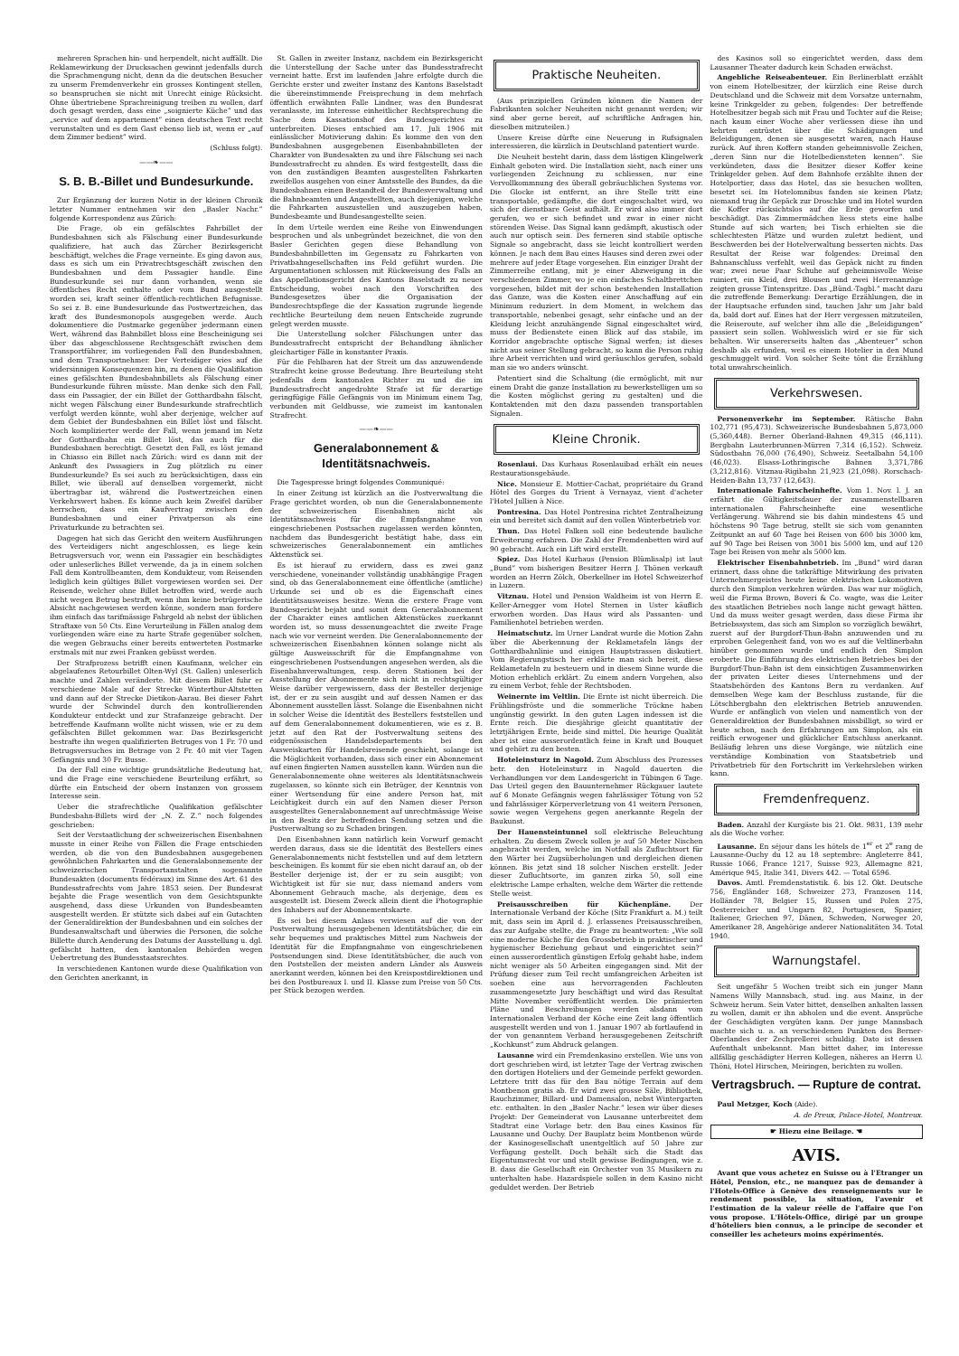mehreren Sprachen hin- und herpendelt, nicht auffällt. Die Reklamewirkung der Drucksachen gewinnt jedenfalls durch die Sprachmengung nicht, denn da die deutschen Besucher zu unserm Fremdenverkehr ein grosses Kontingent stellen, so beanspruchen sie nicht mit Unrecht einige Rücksicht. Ohne übertriebene Sprachreinigung treiben zu wollen, darf doch gesagt werden, dass eine „soignierte Küche“ und das „service auf dem appartement“ einen deutschen Text recht verunstalten und es dem Gast ebenso lieb ist, wenn er „auf dem Zimmer bedient“ wird.
(Schluss folgt).
——❧——
S. B. B.-Billet und Bundesurkunde.
Zur Ergänzung der kurzen Notiz in der kleinen Chronik letzter Nummer entnehmen wir den „Basler Nachr.“ folgende Korrespondenz aus Zürich:
Die Frage, ob ein gefälschtes Fahrbillet der Bundesbahnen sich als Fälschung einer Bundesurkunde qualifiziere, hat auch das Zürcher Bezirksgericht beschäftigt, welches die Frage verneinte. Es ging davon aus, dass es sich um ein Privatrechtsgeschäft zwischen den Bundesbahnen und dem Passagier handle. Eine Bundesurkunde sei nur dann vorhanden, wenn sie öffentliches Recht enthalte oder vom Bund ausgestellt worden sei, kraft seiner öffentlich-rechtlichen Befugnisse. So sei z. B. eine Bundesurkunde das Postwertzeichen, das kraft des Bundesmonopols ausgegeben werde. Auch dokumentiere die Postmarke gegenüber jedermann einen Wert, während das Bahnbillet bloss eine Bescheinigung sei über das abgeschlossene Rechtsgeschäft zwischen dem Transportführer, im vorliegenden Fall den Bundesbahnen, und dem Transportnehmer. Der Verteidiger wies auf die widersinnigen Konsequenzen hin, zu denen die Qualifikation eines gefälschten Bundesbahnbillets als Fälschung einer Bundesurkunde führen müsste. Man denke sich den Fall, dass ein Passagier, der ein Billet der Gotthardbahn fälscht, nicht wegen Fälschung einer Bundesurkunde strafrechtlich verfolgt werden könnte, wohl aber derjenige, welcher auf dem Gebiet der Bundesbahnen ein Billet löst und fälscht. Noch komplizierter werde der Fall, wenn jemand im Netz der Gotthardbahn ein Billet löst, das auch für die Bundesbahnen berechtigt. Gesetzt den Fall, es löst jemand in Chiasso ein Billet nach Zürich: wird es dann mit der Ankunft des Passagiers in Zug plötzlich zu einer Bundesurkunde? Es sei auch zu berücksichtigen, dass ein Billet, wie überall auf denselben vorgemerkt, nicht übertragbar ist, während die Postwertzeichen einen Verkehrswert haben. Es könne auch kein Zweifel darüber herrschen, dass ein Kaufvertrag zwischen den Bundesbahnen und einer Privatperson als eine Privaturkunde zu betrachten sei.
Dagegen hat sich das Gericht den weitern Ausführungen des Verteidigers nicht angeschlossen, es liege kein Betrugsversuch vor, wenn ein Passagier ein beschädigtes oder unleserliches Billet verwende, da ja in einem solchen Fall dem Kontrollbeamten, dem Kondukteur, vom Reisenden lediglich kein gültiges Billet vorgewiesen worden sei. Der Reisende, welcher ohne Billet betroffen wird, werde auch nicht wegen Betrug bestraft, wenn ihm keine betrügerische Absicht nachgewiesen werden könne, sondern man fordere ihm einfach das tarifmässige Fahrgeld ab nebst der üblichen Straftaxe von 50 Cts. Eine Verurteilung in Fällen analog dem vorliegenden wäre eine zu harte Strafe gegenüber solchen, die wegen Gebrauchs einer bereits entwerteten Postmarke erstmals mit nur zwei Franken gebüsst werden.
Der Strafprozess betrifft einen Kaufmann, welcher ein abgelaufenes Retourbillet Olten-Wyl (St. Gallen) unleserlich machte und Zahlen veränderte. Mit diesem Billet fuhr er verschiedene Male auf der Strecke Winterthur-Altstetten und dann auf der Strecke Dietikon-Aarau. Bei dieser Fahrt wurde der Schwindel durch den kontrollierenden Kondukteur entdeckt und zur Strafanzeige gebracht. Der betreffende Kaufmann wollte nicht wissen, wie er zu dem gefälschten Billet gekommen war. Das Bezirksgericht bestrafte ihn wegen qualifizierten Betruges von 1 Fr. 70 und Betrugsversuches im Betrage von 2 Fr. 40 mit vier Tagen Gefängnis und 30 Fr. Busse.
Da der Fall eine wichtige grundsätzliche Bedeutung hat, und die Frage eine verschiedene Beurteilung erfährt, so dürfte ein Entscheid der obern Instanzen von grossem Interesse sein.
Ueber die strafrechtliche Qualifikation gefälschter Bundesbahn-Billets wird der „N. Z. Z.“ noch folgendes geschrieben:
Seit der Verstaatlichung der schweizerischen Eisenbahnen musste in einer Reihe von Fällen die Frage entschieden werden, ob die von den Bundesbahnen ausgegebenen gewöhnlichen Fahrkarten und die Generalabonnemente der schweizerischen Transportanstalten sogenannte Bundesakten (documents fédéraux) im Sinne des Art. 61 des Bundesstrafrechts vom Jahre 1853 seien. Der Bundesrat bejahte die Frage wesentlich von dem Gesichtspunkte ausgehend, dass diese Urkunden von Bundesbeamten ausgestellt werden. Er stützte sich dabei auf ein Gutachten der Generaldirektion der Bundesbahnen und ein solches der Bundesanwaltschaft und überwies die Personen, die solche Billette durch Aenderung des Datums der Ausstellung u. dgl. gefälscht hatten, den kantonalen Behörden wegen Uebertretung des Bundesstaatsrechtes.
In verschiedenen Kantonen wurde diese Qualifikation von den Gerichten anerkannt, in
St. Gallen in zweiter Instanz, nachdem ein Bezirksgericht die Unterstellung der Sache unter das Bundesstrafrecht verneint hatte. Erst im laufenden Jahre erfolgte durch die Gerichte erster und zweiter Instanz des Kantons Baselstadt die übereinstimmende Freisprechung in dem mehrfach öffentlich erwähnten Falle Lindner, was den Bundesrat veranlasste, im Interesse einheitlicher Rechtsprechung die Sache dem Kassationshof des Bundesgerichtes zu unterbreiten. Dieses entschied am 17. Juli 1906 mit einlässlicher Motivierung dahin: Es komme den von den Bundesbahnen ausgegebenen Eisenbahnbilleten der Charakter von Bundesakten zu und ihre Fälschung sei nach Bundesstrafrecht zu ahnden. Es wird festgestellt, dass die von den zuständigen Beamten ausgestellten Fahrkarten zweifellos ausgehen von einer Amtsstelle des Bundes, da die Bundesbahnen einen Bestandteil der Bundesverwaltung und die Bahnbeamten und Angestellten, auch diejenigen, welche die Fahrkarten auszustellen und auszugeben haben, Bundesbeamte und Bundesangestellte seien.
In dem Urteile werden eine Reihe von Einwendungen besprochen und als unbegründet bezeichnet, die von den Basler Gerichten gegen diese Behandlung von Bundesbahnbilletten im Gegensatz zu Fahrkarten von Privatbahngesellschaften ins Feld geführt wurden. Die Argumentationen schlossen mit Rückweisung des Falls an das Appellationsgericht des Kantons Baselstadt zu neuer Entscheidung, wobei nach den Vorschriften des Bundesgesetzes über die Organisation der Bundesrechtspflege die der Kassation zugrunde liegende rechtliche Beurteilung dem neuen Entscheide zugrunde gelegt werden musste.
Die Unterstellung solcher Fälschungen unter das Bundesstrafrecht entspricht der Behandlung ähnlicher gleichartiger Fälle in konstanter Praxis.
Für die Fehlbaren hat der Streit um das anzuwendende Strafrecht keine grosse Bedeutung. Ihre Beurteilung steht jedenfalls dem kantonalen Richter zu und die im Bundesstrafrecht angedrohte Strafe ist für derartige geringfügige Fälle Gefängnis von im Minimum einem Tag, verbunden mit Geldbusse, wie zumeist im kantonalen Strafrecht.
——❧——
Generalabonnement & Identitätsnachweis.
Die Tagespresse bringt folgendes Communiqué:
In einer Zeitung ist kürzlich an die Postverwaltung die Frage gerichtet worden, ob nun die Generalabonnemente der schweizerischen Eisenbahnen nicht als Identitätsnachweis für die Empfangnahme von eingeschriebenen Postsachen zugelassen werden könnten, nachdem das Bundesgericht bestätigt habe, dass ein schweizerisches Generalabonnement ein amtliches Aktenstück sei.
Es ist hierauf zu erwidern, dass es zwei ganz verschiedene, voneinander vollständig unabhängige Fragen sind, ob das Generalabonnement eine öffentliche (amtliche) Urkunde sei und ob es die Eigenschaft eines Identitätsausweises besitze. Wenn die erstere Frage vom Bundesgericht bejaht und somit dem Generalabonnement der Charakter eines amtlichen Aktenstückes zuerkannt worden ist, so muss dessenungeachtet die zweite Frage nach wie vor verneint werden. Die Generalabonnemente der schweizerischen Eisenbahnen können solange nicht als gültige Ausweisschrift für die Empfangnahme von eingeschriebenen Postsendungen angesehen werden, als die Eisenbahnverwaltungen, resp. deren Stationen bei der Ausstellung der Abonnemente sich nicht in rechtsgültiger Weise darüber vergewissern, dass der Besteller derjenige ist, der er zu sein ausgibt und auf dessen Namen er das Abonnement ausstellen lässt. Solange die Eisenbahnen nicht in solcher Weise die Identität des Bestellers feststellen und auf dem Generalabonnement dokumentieren, wie es z. B. jetzt auf den Rat der Postverwaltung seitens des eidgenössischen Handelsdepartements bei den Ausweiskarten für Handelsreisende geschieht, solange ist die Möglichkeit vorhanden, dass sich einer ein Abonnement auf einen fingierten Namen ausstellen kann. Würden nun die Generalabonnemente ohne weiteres als Identitätsnachweis zugelassen, so könnte sich ein Betrüger, der Kenntnis von einer Wertsendung für eine andere Person hat, mit Leichtigkeit durch ein auf den Namen dieser Person ausgestelltes Generalabonnement auf unrechtmässige Weise in den Besitz der betreffenden Sendung setzen und die Postverwaltung so zu Schaden bringen.
Den Eisenbahnen kann natürlich kein Vorwurf gemacht werden daraus, dass sie die Identität des Bestellers eines Generalabonnements nicht feststellen und auf dem letztern bescheinigen. Es kommt für sie eben nicht darauf an, ob der Besteller derjenige ist, der er zu sein ausgibt; von Wichtigkeit ist für sie nur, dass niemand anders vom Abonnement Gebrauch mache, als derjenige, dem es ausgestellt ist. Diesem Zweck allein dient die Photographie des Inhabers auf der Abonnementskarte.
Es sei bei diesem Anlass verwiesen auf die von der Postverwaltung herausgegebenen Identitätsbücher, die ein sehr bequemes und praktisches Mittel zum Nachweis der Identität für die Empfangnahme von eingeschriebenen Postsendungen sind. Diese Identitätsbücher, die auch von den Poststellen der meisten andern Länder als Ausweis anerkannt werden, können bei den Kreispostdirektionen und bei den Postbureaux I. und II. Klasse zum Preise von 50 Cts. per Stück bezogen werden.
Praktische Neuheiten.
(Aus prinzipiellen Gründen können die Namen der Fabrikanten solcher Neuheiten nicht genannt werden; wir sind aber gerne bereit, auf schriftliche Anfragen hin, dieselben mitzuteilen.)
Unsere Kreise dürfte eine Neuerung in Rufsignalen interessieren, die kürzlich in Deutschland patentiert wurde.
Die Neuheit besteht darin, dass dem lästigen Klingelwerk Einhalt geboten wird. Die Installation sieht, nach einer uns vorliegenden Zeichnung zu schliessen, nur eine Vervollkommnung des überall gebräuchlichen Systems vor. Die Glocke ist entfernt, an ihre Stelle tritt eine transportable, gedämpfte, die dort eingeschaltet wird, wo sich der dienstbare Geist aufhält. Er wird also immer dort gerufen, wo er sich befindet und zwar in einer nicht störenden Weise. Das Signal kann gedämpft, akustisch oder auch nur optisch sein. Des ferneren sind stabile optische Signale so angebracht, dass sie leicht kontrolliert werden können. Je nach dem Bau eines Hauses sind deren zwei oder mehrere auf jeder Etage vorgesehen. Ein einziger Draht der Zimmerreihe entlang, mit je einer Abzweigung in die verschiedenen Zimmer, wo je ein einfaches Schaltbrettchen vorgesehen, bildet mit der schon bestehenden Installation das Ganze, was die Kosten einer Anschaffung auf ein Minimum reduziert. In dem Moment, in welchem das transportable, nebenbei gesagt, sehr einfache und an der Kleidung leicht anzuhängende Signal eingeschaltet wird, muss der Bedienstete einen Blick auf das stabile, im Korridor angebrachte optische Signal werfen; ist dieses nicht aus seiner Stellung gebracht, so kann die Person ruhig ihre Arbeit verrichten und wird geräuschlos gerufen, sobald man sie wo anders wünscht.
Patentiert sind die Schaltung (die ermöglicht, mit nur einem Draht die ganze Installation zu bewerkstelligen um so die Kosten möglichst gering zu gestalten) und die Kontaktenden mit den dazu passenden transportablen Signalen.
Kleine Chronik.
Rosenlaui. Das Kurhaus Rosenlauibad erhält ein neues Restaurationsgebäude.
Nice. Monsieur E. Mottier-Cachat, propriétaire du Grand Hôtel des Gorges du Trient à Vernayaz, vient d'acheter l'Hotel Jullien à Nice.
Pontresina. Das Hotel Pontresina richtet Zentralheizung ein und bereitet sich damit auf den vollen Winterbetrieb vor.
Thun. Das Hotel Falken soll eine bedeutende bauliche Erweiterung erfahren. Die Zahl der Fremdenbetten wird auf 90 gebracht. Auch ein Lift wird erstellt.
Spiez. Das Hotel Kurhaus (Pension Blümlisalp) ist laut „Bund“ vom bisherigen Besitzer Herrn J. Thönen verkauft worden an Herrn Zölch, Oberkellner im Hotel Schweizerhof in Luzern.
Vitznau. Hotel und Pension Waldheim ist von Herrn E. Keller-Arnegger vom Hotel Sternen in Uster käuflich erworben worden. Das Haus wird als Passanten- und Familienhotel betrieben werden.
Heimatschutz. Im Urner Landrat wurde die Motion Zahn über die Aberkennung der Reklametafeln längs der Gotthardbahnlinie und einigen Hauptstrassen diskutiert. Vom Regierungstisch her erklärte man sich bereit, diese Reklametafeln zu besteuern und in diesem Sinne wurde die Motion erheblich erklärt. Zu einem andern Vorgehen, also zu einem Verbot, fehle der Rechtsboden.
Weinernte im Veltlin. Die Ernte ist nicht überreich. Die Frühlingsfröste und die sommerliche Tröckne haben ungünstig gewirkt. In den guten Lagen indessen ist die Ernte reich. Die diesjährige gleicht quantitativ der letztjährigen Ernte, beide sind mittel. Die heurige Qualität aber ist eine ausserordentlich feine in Kraft und Bouquet und gehört zu den besten.
Hoteleinsturz in Nagold. Zum Abschluss des Prozesses betr. den Hoteleinsturz in Nagold dauerten die Verhandlungen vor dem Landesgericht in Tübingen 6 Tage. Das Urteil gegen den Bauunternehmer Rückgauer lautete auf 6 Monate Gefängnis wegen fahrlässiger Tötung von 52 und fahrlässiger Körperverletzung von 41 weitern Personen, sowie wegen Vergehens gegen anerkannte Regeln der Baukunst.
Der Hauensteintunnel soll elektrische Beleuchtung erhalten. Zu diesem Zweck sollen je auf 50 Meter Nischen angebracht werden, welche im Notfall als Zufluchtsort für den Wärter bei Zugsüberholungen und dergleichen dienen können. Bis jetzt sind 18 solcher Nischen erstellt. Jeder dieser Zufluchtsorte, im ganzen zirka 50, soll eine elektrische Lampe erhalten, welche dem Wärter die rettende Stelle weist.
Preisausschreiben für Küchenpläne. Der Internationale Verband der Köche (Sitz Frankfurt a. M.) teilt mit, dass sein im April d. J. erlassenes Preisausschreiben, das zur Aufgabe stellte, die Frage zu beantworten: „Wie soll eine moderne Küche für den Grossbetrieb in praktischer und hygienischer Beziehung gebaut und eingerichtet sein?“ einen ausserordentlich günstigen Erfolg gehabt habe, indem nicht weniger als 50 Arbeiten eingegangen sind. Mit der Prüfung dieser zum Teil recht umfangreichen Arbeiten ist soeben eine aus hervorragenden Fachleuten zusammengesetzte Jury beschäftigt und wird das Resultat Mitte November veröffentlicht werden. Die prämierten Pläne und Beschreibungen werden alsdann vom Internationalen Verband der Köche eine Zeit lang öffentlich ausgestellt werden und von 1. Januar 1907 ab fortlaufend in der von genanntem Verband herausgegebenen Zeitschrift „Kochkunst“ zum Abdruck gelangen.
Lausanne wird ein Fremdenkasino erstellen. Wie uns von dort geschrieben wird, ist letzter Tage der Vertrag zwischen den dortigen Hoteliers und der Gemeinde perfekt geworden. Letztere tritt das für den Bau nötige Terrain auf dem Montbenon gratis ab. Er wird zwei grosse Säle, Bibliothek, Rauchzimmer, Billard- und Damensalon, nebst Wintergarten etc. enthalten. In den „Basler Nachr.“ lesen wir über dieses Projekt: Der Gemeinderat von Lausanne unterbreitet dem Stadtrat eine Vorlage betr. den Bau eines Kasinos für Lausanne und Ouchy. Der Bauplatz beim Montbenon würde der Kasinogesellschaft unentgeltlich auf 50 Jahre zur Verfügung gestellt. Doch behält sich die Stadt das Eigentumsrecht vor und stellt gewisse Bedingungen, wie z. B. dass die Gesellschaft ein Orchester von 35 Musikern zu unterhalten habe. Hazardspiele sollen in dem Kasino nicht geduldet werden. Der Betrieb
des Kasinos soll so eingerichtet werden, dass dem Lausanner Theater dadurch kein Schaden erwächst.
Angebliche Reiseabenteuer. Ein Berlinerblatt erzählt von einem Hotelbesitzer, der kürzlich eine Reise durch Deutschland und die Schweiz mit dem Vorsatze unternahm, keine Trinkgelder zu geben, folgendes: Der betreffende Hotelbesitzer begab sich mit Frau und Tochter auf die Reise; nach kaum einer Woche aber verliessen diese ihn und kehrten entrüstet über die Schädigungen und Beleidigungen, denen sie ausgesetzt waren, nach Hause zurück. Auf ihren Koffern standen geheimnisvolle Zeichen, „deren Sinn nur die Hotelbediensteten kennen“. Sie verkündeten, dass die Besitzer dieser Koffer keine Trinkgelder geben. Auf dem Bahnhofe erzählte ihnen der Hotelportier, dass das Hotel, das sie besuchen wollten, besetzt sei. Im Hotelomnibus fanden sie keinen Platz; niemand trug ihr Gepäck zur Droschke und im Hotel wurden die Koffer rücksichtslos auf die Erde geworfen und beschädigt. Das Zimmermädchen liess stets eine halbe Stunde auf sich warten; bei Tisch erhielten sie die schlechtesten Plätze und wurden zuletzt bedient, und Beschwerden bei der Hotelverwaltung besserten nichts. Das Resultat der Reise war folgendes: Dreimal den Bahnanschluss verfehlt, weil das Gepäck nicht zu finden war; zwei neue Paar Schuhe auf geheimnisvolle Weise ruiniert, ein Kleid, drei Blousen und zwei Herrenanzüge zeigten grosse Tintenspritze. Das „Bünd.-Tagbl.“ macht dazu die zutreffende Bemerkung: Derartige Erzählungen, die in der Hauptsache erfunden sind, tauchen Jahr um Jahr bald da, bald dort auf. Eines hat der Herr vergessen mitzuteilen, die Reiseroute, auf welcher ihm alle die „Beleidigungen“ passiert sein sollen. Wohlweislich wird er sie für sich behalten. Wir unsererseits halten das „Abenteuer“ schon deshalb als erfunden, weil es einem Hotelier in den Mund geschmuggelt wird. Von solcher Seite tönt die Erzählung total unwahrscheinlich.
Verkehrswesen.
Personenverkehr im September. Rätische Bahn 102,771 (95,473). Schweizerische Bundesbahnen 5,873,000 (5,360,448). Berner Oberland-Bahnen 49,315 (46,111). Bergbahn Lauterbrunnen-Mürren 7,314 (6,152). Schweiz. Südostbahn 76,000 (76,490), Schweiz. Seetalbahn 54,100 (46,023). Elsass-Lothringische Bahnen 3,371,786 (3,212,816). Vitznau-Rigibahn 21,923 (21,098). Rorschach-Heiden-Bahn 13,737 (12,643).
Internationale Fahrscheinhefte. Vom 1. Nov. l. J. an erfährt die Gültigkeitsdauer der zusammenstellbaren internationalen Fahrscheinhefte eine wesentliche Verlängerung. Während sie bis dahin mindestens 45 und höchstens 90 Tage betrug, stellt sie sich vom genannten Zeitpunkt an auf 60 Tage bei Reisen von 600 bis 3000 km, auf 90 Tage bei Reisen von 3001 bis 5000 km, und auf 120 Tage bei Reisen von mehr als 5000 km.
Elektrischer Eisenbahnbetrieb. Im „Bund“ wird daran erinnert, dass ohne die tatkräftige Mitwirkung des privaten Unternehmergeistes heute keine elektrischen Lokomotiven durch den Simplon verkehren würden. Das war nur möglich, weil die Firma Brown, Boveri & Co. wagte, was die Leiter des staatlichen Betriebes noch lange nicht gewagt hätten. Und da muss weiter gesagt werden, dass diese Firma ihr Betriebssystem, das sich am Simplon so vorzüglich bewährt, zuerst auf der Burgdorf-Thun-Bahn anzuwenden und zu erproben Gelegenheit fand, von wo es auf die Veltlinerbahn hinüber genommen wurde und endlich den Simplon eroberte. Die Einführung des elektrischen Betriebes bei der Burgdorf-Thun-Bahn ist dem einsichtigen Zusammenwirken der privaten Leiter dieses Unternehmens und der Staatsbehörden des Kantons Bern zu verdanken. Auf demselben Wege kam der Beschluss zustande, für die Lötschbergbahn den elektrischen Betrieb anzuwenden. Wurde er anfänglich von vielen und namentlich von der Generaldirektion der Bundesbahnen missbilligt, so wird er heute schon, nach den Erfahrungen am Simplon, als ein reiflich erwogener und glücklicher Entschluss anerkannt. Beiläufig lehren uns diese Vorgänge, wie nützlich eine verständige Kombination von Staatsbetrieb und Privatbetrieb für den Fortschritt im Verkehrsleben wirken kann.
Fremdenfrequenz.
Baden. Anzahl der Kurgäste bis 21. Okt. 9831, 139 mehr als die Woche vorher.
Lausanne. En séjour dans les hôtels de 1<sup>er</sup> et 2<sup>e</sup> rang de Lausanne-Ouchy du 12 au 18 septembre: Angleterre 841, Russie 1066, France 1217, Suisse 923, Allemagne 821, Amérique 945, Italie 341, Divers 442. — Total 6596.
Davos. Amtl. Fremdenstatistik. 6. bis 12. Okt. Deutsche 756, Engländer 168, Schweizer 273, Franzosen 114, Holländer 78, Belgier 15, Russen und Polen 275, Oesterreicher und Ungarn 82, Portugiesen, Spanier, Italiener, Griechen 97, Dänen, Schweden, Norweger 20, Amerikaner 28, Angehörige anderer Nationalitäten 34. Total 1940.
Warnungstafel.
Seit ungefähr 5 Wochen treibt sich ein junger Mann Namens Willy Mannsbach, stud. ing. aus Mainz, in der Schweiz herum. Sein Vater bittet, denselben anhalten lassen zu wollen, damit er ihn abholen und die event. Ansprüche der Geschädigten vergüten kann. Der junge Mannsbach machte sich u. a. an verschiedenen Punkten des Berner-Oberlandes der Zechprellerei schuldig. Dato ist dessen Aufenthalt unbekannt. Man bittet daher, im Interesse allfällig geschädigter Herren Kollegen, näheres an Herrn U. Thöni, Hotel Hirschen, Meiringen, berichten zu wollen.
Vertragsbruch. — Rupture de contrat.
Paul Metzger, Koch (Aide).
A. de Preux, Palace-Hotel, Montreux.
☛ Hiezu eine Beilage. ☚
AVIS.
Avant que vous achetez en Suisse ou à l'Etranger un Hôtel, Pension, etc., ne manquez pas de demander à l'Hotels-Office à Genève des renseignements sur le rendement possible, la situation, l'avenir et l'estimation de la valeur réelle de l'affaire que l'on vous propose. L'Hôtels-Office, dirigé par un groupe d'hôteliers bien connus, a le principe de seconder et conseiller les acheteurs moins expérimentés.